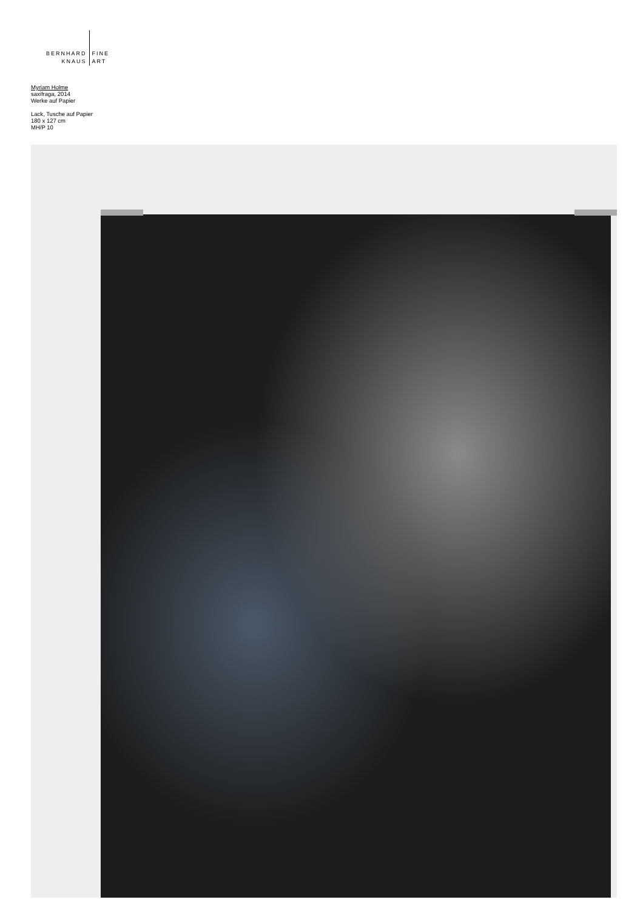BERNHARD
KNAUS
FINE
ART
Myriam Holme
saxifraga, 2014
Werke auf Papier
Lack, Tusche auf Papier
180 x 127 cm
MH/P 10